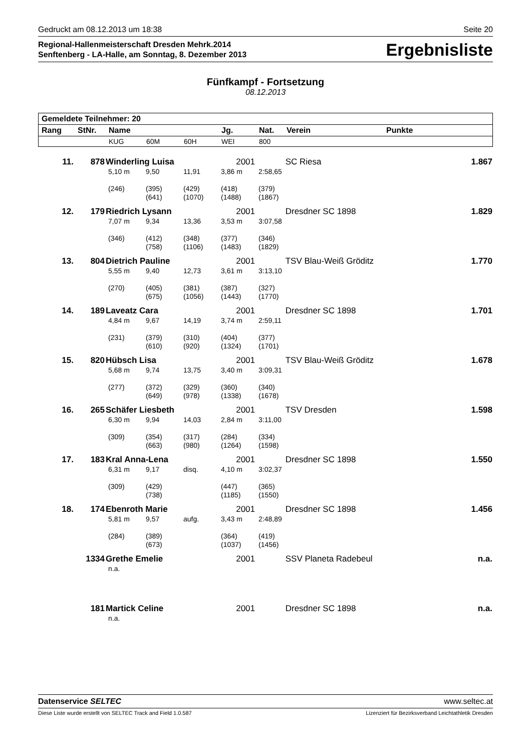Gedruckt am 08.12.2013 um 18:38 Seite 20
Regional-Hallenmeisterschaft Dresden Mehrk.2014
Senftenberg - LA-Halle, am Sonntag, 8. Dezember 2013
Ergebnisliste
Fünfkampf - Fortsetzung
08.12.2013
| Gemeldete Teilnehmer: 20 | | | | | | | | |
| --- | --- | --- | --- | --- | --- | --- | --- | --- |
| Rang | StNr. | Name | | | Jg. | Nat. | Verein | Punkte |
| | | KUG | 60M | 60H | WEI | 800 | | |
| 11. | 878 | Winderling Luisa | | | 2001 | | SC Riesa | 1.867 |
| | | 5,10 m | 9,50 | 11,91 | 3,86 m | 2:58,65 | | |
| | | (246) | (395) (641) | (429) (1070) | (418) (1488) | (379) (1867) | | |
| 12. | 179 | Riedrich Lysann | | | 2001 | | Dresdner SC 1898 | 1.829 |
| | | 7,07 m | 9,34 | 13,36 | 3,53 m | 3:07,58 | | |
| | | (346) | (412) (758) | (348) (1106) | (377) (1483) | (346) (1829) | | |
| 13. | 804 | Dietrich Pauline | | | 2001 | | TSV Blau-Weiß Gröditz | 1.770 |
| | | 5,55 m | 9,40 | 12,73 | 3,61 m | 3:13,10 | | |
| | | (270) | (405) (675) | (381) (1056) | (387) (1443) | (327) (1770) | | |
| 14. | 189 | Laveatz Cara | | | 2001 | | Dresdner SC 1898 | 1.701 |
| | | 4,84 m | 9,67 | 14,19 | 3,74 m | 2:59,11 | | |
| | | (231) | (379) (610) | (310) (920) | (404) (1324) | (377) (1701) | | |
| 15. | 820 | Hübsch Lisa | | | 2001 | | TSV Blau-Weiß Gröditz | 1.678 |
| | | 5,68 m | 9,74 | 13,75 | 3,40 m | 3:09,31 | | |
| | | (277) | (372) (649) | (329) (978) | (360) (1338) | (340) (1678) | | |
| 16. | 265 | Schäfer Liesbeth | | | 2001 | | TSV Dresden | 1.598 |
| | | 6,30 m | 9,94 | 14,03 | 2,84 m | 3:11,00 | | |
| | | (309) | (354) (663) | (317) (980) | (284) (1264) | (334) (1598) | | |
| 17. | 183 | Kral Anna-Lena | | | 2001 | | Dresdner SC 1898 | 1.550 |
| | | 6,31 m | 9,17 | disq. | 4,10 m | 3:02,37 | | |
| | | (309) | (429) (738) | | (447) (1185) | (365) (1550) | | |
| 18. | 174 | Ebenroth Marie | | | 2001 | | Dresdner SC 1898 | 1.456 |
| | | 5,81 m | 9,57 | aufg. | 3,43 m | 2:48,89 | | |
| | | (284) | (389) (673) | | (364) (1037) | (419) (1456) | | |
| | 1334 | Grethe Emelie | | | 2001 | | SSV Planeta Radebeul | n.a. |
| | | n.a. | | | | | | |
| | 181 | Martick Celine | | | 2001 | | Dresdner SC 1898 | n.a. |
| | | n.a. | | | | | | |
Datenservice SELTEC www.seltec.at
Diese Liste wurde erstellt von SELTEC Track and Field 1.0.587 Lizenziert für Bezirksverband Leichtathletik Dresden